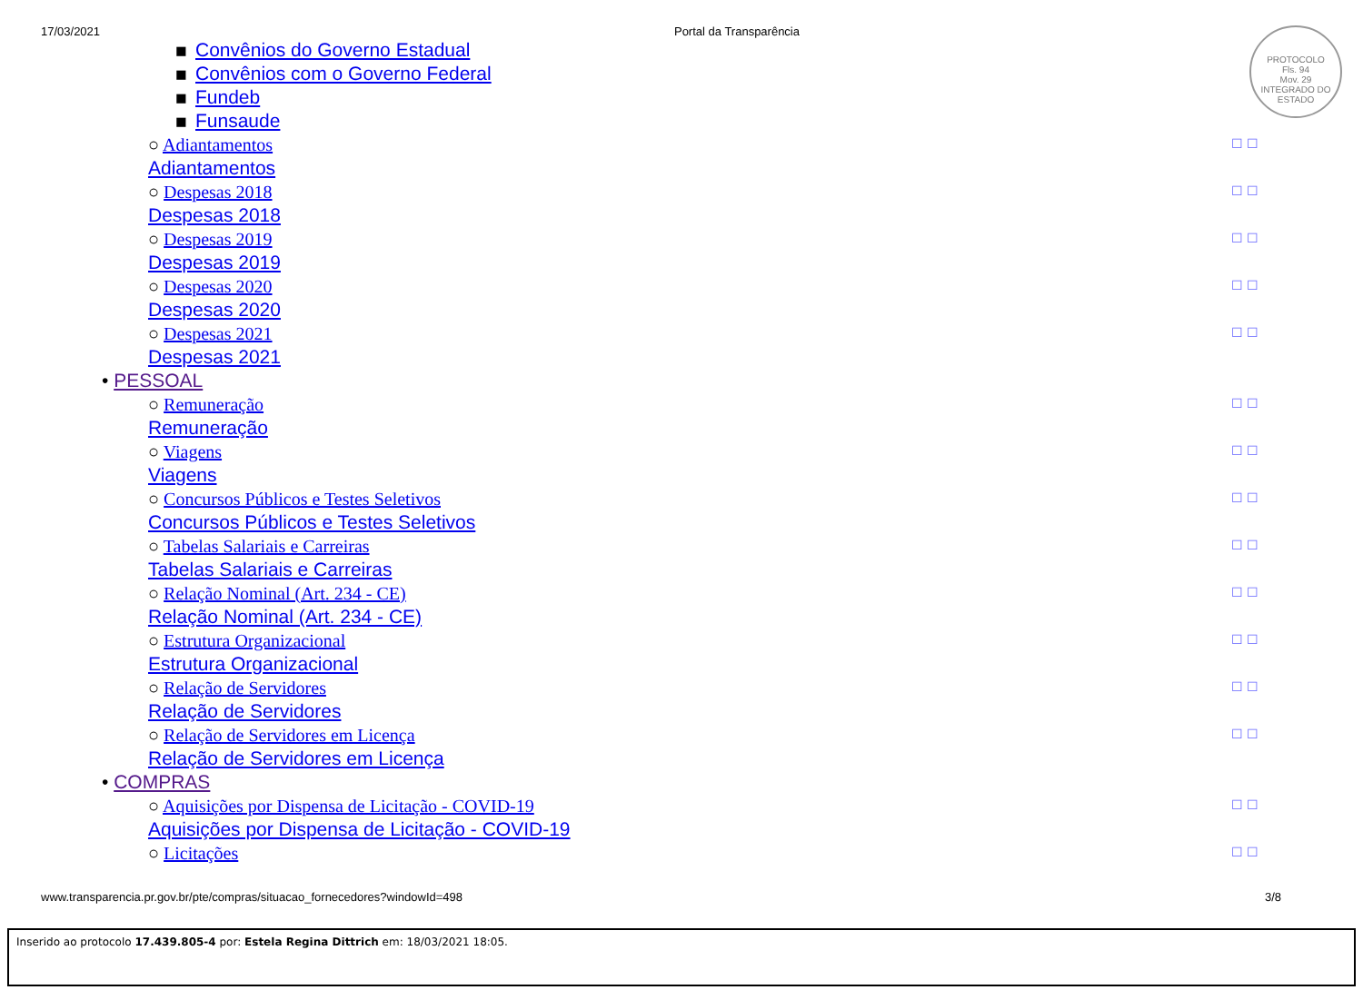17/03/2021 Portal da Transparência
PROTOCOLO
Fls. 94
Mov. 29
INTEGRADO DO ESTADO
■ Convênios do Governo Estadual
■ Convênios com o Governo Federal
■ Fundeb
■ Funsaude
○ Adiantamentos ☐ ☐
Adiantamentos
○ Despesas 2018 ☐ ☐
Despesas 2018
○ Despesas 2019 ☐ ☐
Despesas 2019
○ Despesas 2020 ☐ ☐
Despesas 2020
○ Despesas 2021 ☐ ☐
Despesas 2021
• PESSOAL
○ Remuneração ☐ ☐
Remuneração
○ Viagens ☐ ☐
Viagens
○ Concursos Públicos e Testes Seletivos ☐ ☐
Concursos Públicos e Testes Seletivos
○ Tabelas Salariais e Carreiras ☐ ☐
Tabelas Salariais e Carreiras
○ Relação Nominal (Art. 234 - CE) ☐ ☐
Relação Nominal (Art. 234 - CE)
○ Estrutura Organizacional ☐ ☐
Estrutura Organizacional
○ Relação de Servidores ☐ ☐
Relação de Servidores
○ Relação de Servidores em Licença ☐ ☐
Relação de Servidores em Licença
• COMPRAS
○ Aquisições por Dispensa de Licitação - COVID-19 ☐ ☐
Aquisições por Dispensa de Licitação - COVID-19
○ Licitações ☐ ☐
www.transparencia.pr.gov.br/pte/compras/situacao_fornecedores?windowId=498 3/8
Inserido ao protocolo 17.439.805-4 por: Estela Regina Dittrich em: 18/03/2021 18:05.